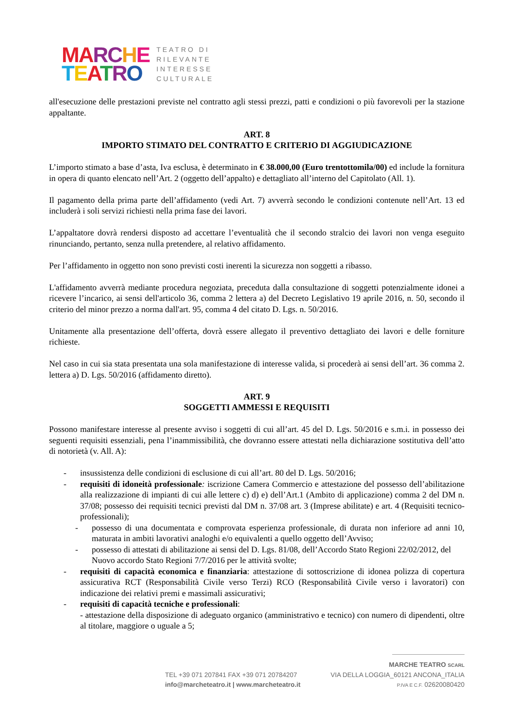MA RC HE
TEATRO
TEATRO DI
RILEVANTE
INTERESSE
CULTURALE
all'esecuzione delle prestazioni previste nel contratto agli stessi prezzi, patti e condizioni o più favorevoli per la stazione appaltante.
ART. 8
IMPORTO STIMATO DEL CONTRATTO E CRITERIO DI AGGIUDICAZIONE
L’importo stimato a base d’asta, Iva esclusa, è determinato in € 38.000,00 (Euro trentottomila/00) ed include la fornitura in opera di quanto elencato nell’Art. 2 (oggetto dell’appalto) e dettagliato all’interno del Capitolato (All. 1).
Il pagamento della prima parte dell’affidamento (vedi Art. 7) avverrà secondo le condizioni contenute nell’Art. 13 ed includerà i soli servizi richiesti nella prima fase dei lavori.
L’appaltatore dovrà rendersi disposto ad accettare l’eventualità che il secondo stralcio dei lavori non venga eseguito rinunciando, pertanto, senza nulla pretendere, al relativo affidamento.
Per l’affidamento in oggetto non sono previsti costi inerenti la sicurezza non soggetti a ribasso.
L'affidamento avverrà mediante procedura negoziata, preceduta dalla consultazione di soggetti potenzialmente idonei a ricevere l’incarico, ai sensi dell'articolo 36, comma 2 lettera a) del Decreto Legislativo 19 aprile 2016, n. 50, secondo il criterio del minor prezzo a norma dall'art. 95, comma 4 del citato D. Lgs. n. 50/2016.
Unitamente alla presentazione dell’offerta, dovrà essere allegato il preventivo dettagliato dei lavori e delle forniture richieste.
Nel caso in cui sia stata presentata una sola manifestazione di interesse valida, si procederà ai sensi dell’art. 36 comma 2. lettera a) D. Lgs. 50/2016 (affidamento diretto).
ART. 9
SOGGETTI AMMESSI E REQUISITI
Possono manifestare interesse al presente avviso i soggetti di cui all’art. 45 del D. Lgs. 50/2016 e s.m.i. in possesso dei seguenti requisiti essenziali, pena l’inammissibilità, che dovranno essere attestati nella dichiarazione sostitutiva dell’atto di notorietà (v. All. A):
- insussistenza delle condizioni di esclusione di cui all’art. 80 del D. Lgs. 50/2016;
- requisiti di idoneità professionale: iscrizione Camera Commercio e attestazione del possesso dell’abilitazione alla realizzazione di impianti di cui alle lettere c) d) e) dell’Art.1 (Ambito di applicazione) comma 2 del DM n. 37/08; possesso dei requisiti tecnici previsti dal DM n. 37/08 art. 3 (Imprese abilitate) e art. 4 (Requisiti tecnico-professionali);
- possesso di una documentata e comprovata esperienza professionale, di durata non inferiore ad anni 10, maturata in ambiti lavorativi analoghi e/o equivalenti a quello oggetto dell’Avviso;
- possesso di attestati di abilitazione ai sensi del D. Lgs. 81/08, dell’Accordo Stato Regioni 22/02/2012, del Nuovo accordo Stato Regioni 7/7/2016 per le attività svolte;
- requisiti di capacità economica e finanziaria: attestazione di sottoscrizione di idonea polizza di copertura assicurativa RCT (Responsabilità Civile verso Terzi) RCO (Responsabilità Civile verso i lavoratori) con indicazione dei relativi premi e massimali assicurativi;
- requisiti di capacità tecniche e professionali:
- attestazione della disposizione di adeguato organico (amministrativo e tecnico) con numero di dipendenti, oltre al titolare, maggiore o uguale a 5;
MARCHE TEATRO SCARL
TEL +39 071 207841 FAX +39 071 20784207 VIA DELLA LOGGIA_60121 ANCONA_ITALIA
info@marcheteatro.it | www.marcheteatro.it P.IVA E C.F. 02620080420